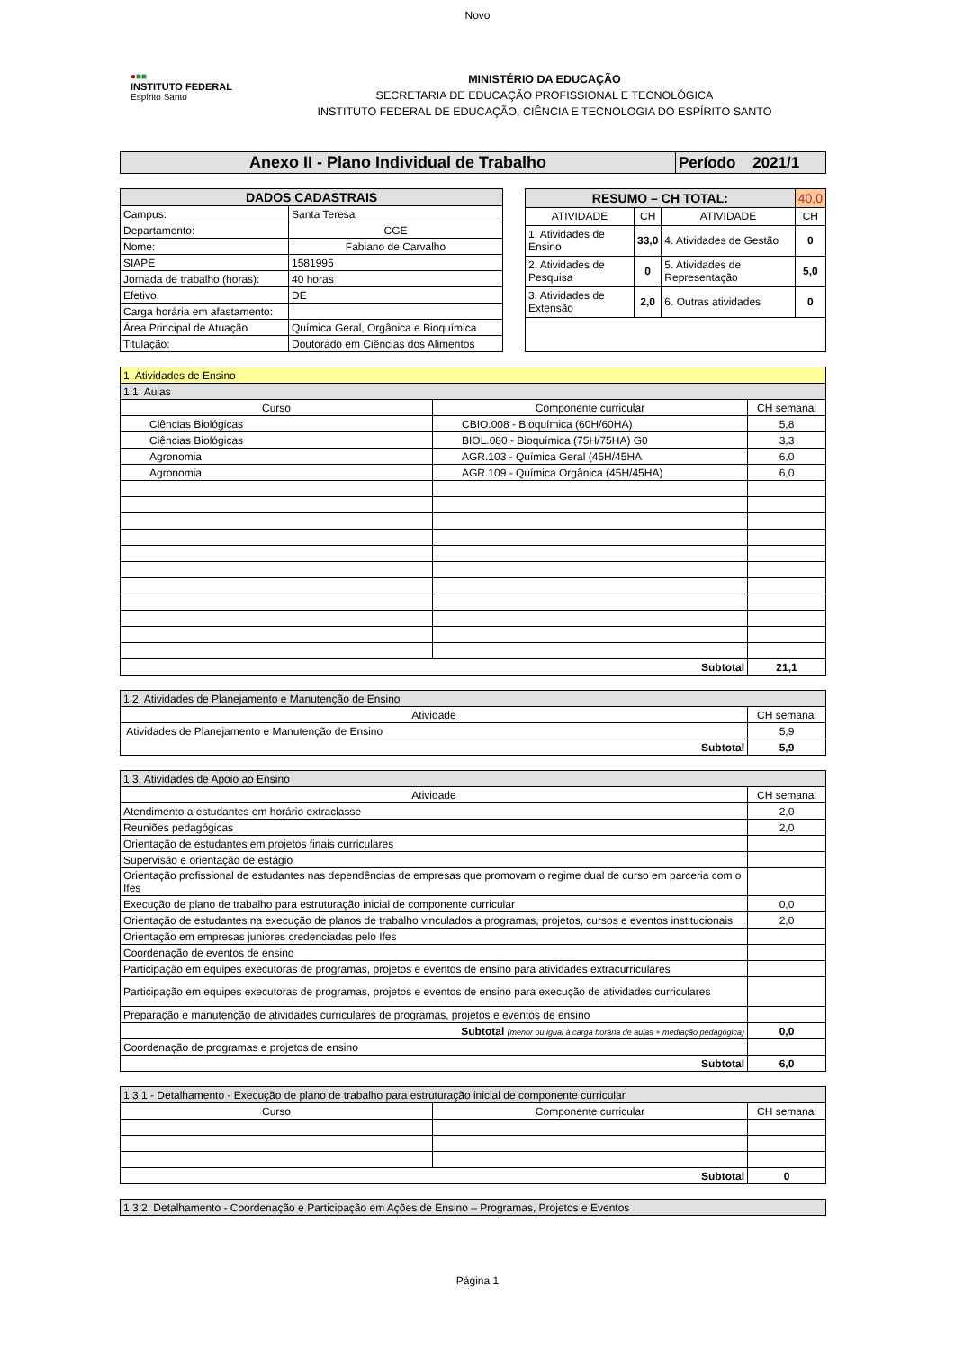Novo
●■■
INSTITUTO FEDERAL
Espírito Santo
MINISTÉRIO DA EDUCAÇÃO
SECRETARIA DE EDUCAÇÃO PROFISSIONAL E TECNOLÓGICA
INSTITUTO FEDERAL DE EDUCAÇÃO, CIÊNCIA E TECNOLOGIA DO ESPÍRITO SANTO
| Anexo II - Plano Individual de Trabalho | Período 2021/1 |
| DADOS CADASTRAIS | |
| --- | --- |
| Campus: | Santa Teresa |
| Departamento: | CGE |
| Nome: | Fabiano de Carvalho |
| SIAPE | 1581995 |
| Jornada de trabalho (horas): | 40 horas |
| Efetivo: | DE |
| Carga horária em afastamento: | |
| Área Principal de Atuação | Química Geral, Orgânica e Bioquímica |
| Titulação: | Doutorado em Ciências dos Alimentos |
| RESUMO – CH TOTAL: | | | 40,0 |
| --- | --- | --- | --- |
| ATIVIDADE | CH | ATIVIDADE | CH |
| 1. Atividades de Ensino | 33,0 | 4. Atividades de Gestão | 0 |
| 2. Atividades de Pesquisa | 0 | 5. Atividades de Representação | 5,0 |
| 3. Atividades de Extensão | 2,0 | 6. Outras atividades | 0 |
| 1. Atividades de Ensino | | |
| 1.1. Aulas | | |
| Curso | Componente curricular | CH semanal |
| Ciências Biológicas | CBIO.008 - Bioquímica (60H/60HA) | 5,8 |
| Ciências Biológicas | BIOL.080 - Bioquímica (75H/75HA) G0 | 3,3 |
| Agronomia | AGR.103 - Química Geral (45H/45HA | 6,0 |
| Agronomia | AGR.109 - Química Orgânica (45H/45HA) | 6,0 |
| Subtotal | | 21,1 |
| 1.2. Atividades de Planejamento e Manutenção de Ensino | |
| Atividade | CH semanal |
| Atividades de Planejamento e Manutenção de Ensino | 5,9 |
| Subtotal | 5,9 |
| 1.3. Atividades de Apoio ao Ensino | |
| Atividade | CH semanal |
| Atendimento a estudantes em horário extraclasse | 2,0 |
| Reuniões pedagógicas | 2,0 |
| Orientação de estudantes em projetos finais curriculares | |
| Supervisão e orientação de estágio | |
| Orientação profissional de estudantes nas dependências de empresas que promovam o regime dual de curso em parceria com o Ifes | |
| Execução de plano de trabalho para estruturação inicial de componente curricular | 0,0 |
| Orientação de estudantes na execução de planos de trabalho vinculados a programas, projetos, cursos e eventos institucionais | 2,0 |
| Orientação em empresas juniores credenciadas pelo Ifes | |
| Coordenação de eventos de ensino | |
| Participação em equipes executoras de programas, projetos e eventos de ensino para atividades extracurriculares | |
| Participação em equipes executoras de programas, projetos e eventos de ensino para execução de atividades curriculares | |
| Preparação e manutenção de atividades curriculares de programas, projetos e eventos de ensino | |
| Subtotal (menor ou igual à carga horária de aulas + mediação pedagógica) | 0,0 |
| Coordenação de programas e projetos de ensino | |
| Subtotal | 6,0 |
| 1.3.1 - Detalhamento - Execução de plano de trabalho para estruturação inicial de componente curricular | | |
| Curso | Componente curricular | CH semanal |
| Subtotal | | 0 |
| 1.3.2. Detalhamento - Coordenação e Participação em Ações de Ensino – Programas, Projetos e Eventos |
Página 1